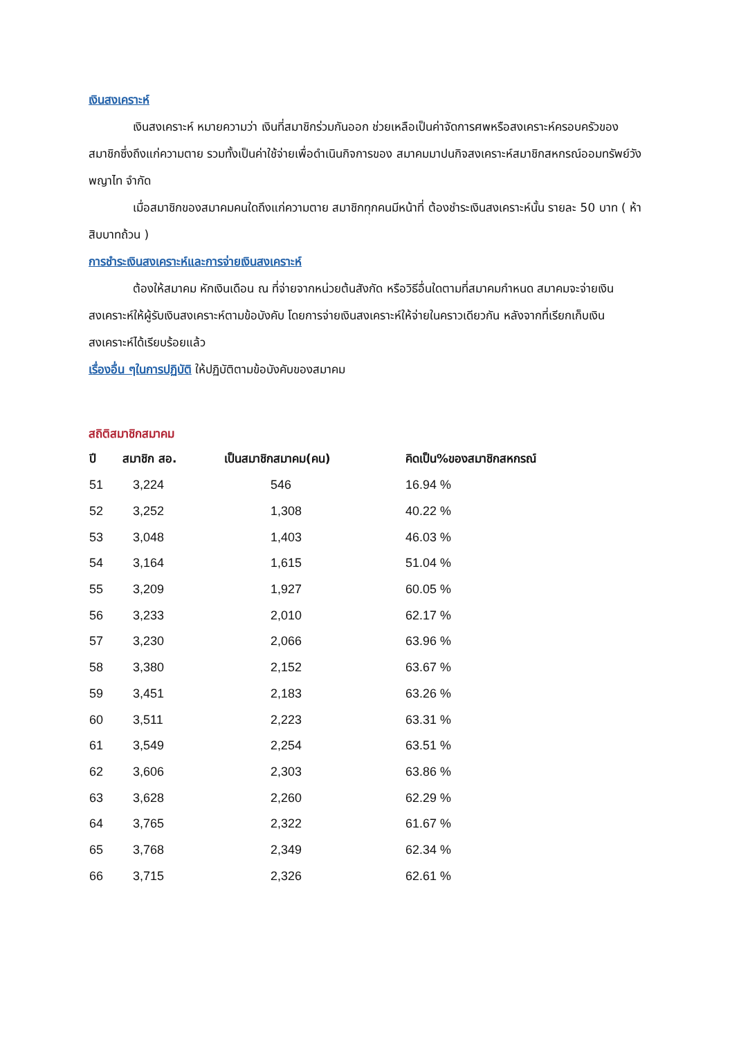เงินสงเคราะห์
เงินสงเคราะห์ หมายความว่า เงินที่สมาชิกร่วมกันออก ช่วยเหลือเป็นค่าจัดการศพหรือสงเคราะห์ครอบครัวของสมาชิกซึ่งถึงแก่ความตาย รวมทั้งเป็นค่าใช้จ่ายเพื่อดำเนินกิจการของ สมาคมมาปนกิจสงเคราะห์สมาชิกสหกรณ์ออมทรัพย์วังพญาไท จำกัด
เมื่อสมาชิกของสมาคมคนใดถึงแก่ความตาย สมาชิกทุกคนมีหน้าที่ ต้องชำระเงินสงเคราะห์นั้น รายละ 50 บาท ( ห้าสิบบาทถ้วน )
การชำระเงินสงเคราะห์และการจ่ายเงินสงเคราะห์
ต้องให้สมาคม หักเงินเดือน ณ ที่จ่ายจากหน่วยต้นสังกัด หรือวิธีอื่นใดตามที่สมาคมกำหนด สมาคมจะจ่ายเงินสงเคราะห์ให้ผู้รับเงินสงเคราะห์ตามข้อบังคับ โดยการจ่ายเงินสงเคราะห์ให้จ่ายในคราวเดียวกัน หลังจากที่เรียกเก็บเงินสงเคราะห์ได้เรียบร้อยแล้ว
เรื่องอื่น ๆในการปฏิบัติ ให้ปฏิบัติตามข้อบังคับของสมาคม
สถิติสมาชิกสมาคม
| ปี | สมาชิก สอ. | เป็นสมาชิกสมาคม(คน) | คิดเป็น%ของสมาชิกสหกรณ์ |
| --- | --- | --- | --- |
| 51 | 3,224 | 546 | 16.94 % |
| 52 | 3,252 | 1,308 | 40.22 % |
| 53 | 3,048 | 1,403 | 46.03 % |
| 54 | 3,164 | 1,615 | 51.04 % |
| 55 | 3,209 | 1,927 | 60.05 % |
| 56 | 3,233 | 2,010 | 62.17 % |
| 57 | 3,230 | 2,066 | 63.96 % |
| 58 | 3,380 | 2,152 | 63.67 % |
| 59 | 3,451 | 2,183 | 63.26 % |
| 60 | 3,511 | 2,223 | 63.31 % |
| 61 | 3,549 | 2,254 | 63.51 % |
| 62 | 3,606 | 2,303 | 63.86 % |
| 63 | 3,628 | 2,260 | 62.29 % |
| 64 | 3,765 | 2,322 | 61.67 % |
| 65 | 3,768 | 2,349 | 62.34 % |
| 66 | 3,715 | 2,326 | 62.61 % |